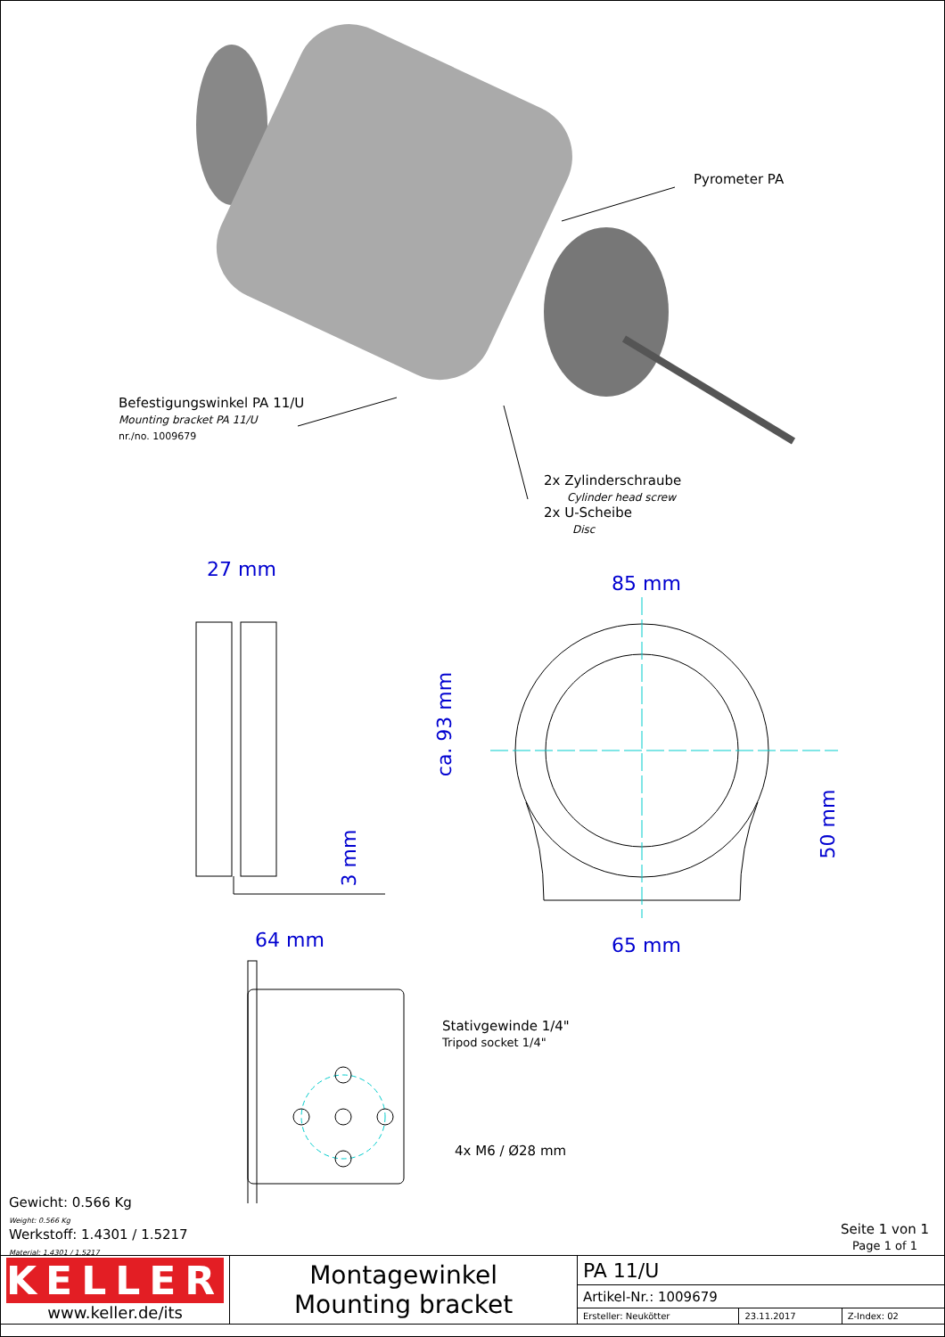Pyrometer PA
Befestigungswinkel PA 11/U
Mounting bracket PA 11/U
nr./no. 1009679
2x Zylinderschraube
Cylinder head screw
2x U-Scheibe
Disc
27 mm
85 mm
ca. 93 mm
3 mm
50 mm
64 mm 65 mm
Stativgewinde 1/4"
Tripod socket 1/4"
4x M6 / Ø28 mm
Gewicht: 0.566 Kg
Weight: 0.566 Kg
Werkstoff: 1.4301 / 1.5217
Material: 1.4301 / 1.5217
Seite 1 von 1
Page 1 of 1
| KELLER www.keller.de/its | Montagewinkel Mounting bracket | PA 11/U | | |
| | | Artikel-Nr.: 1009679 | | |
| | | Ersteller: Neukötter | 23.11.2017 | Z-Index: 02 |